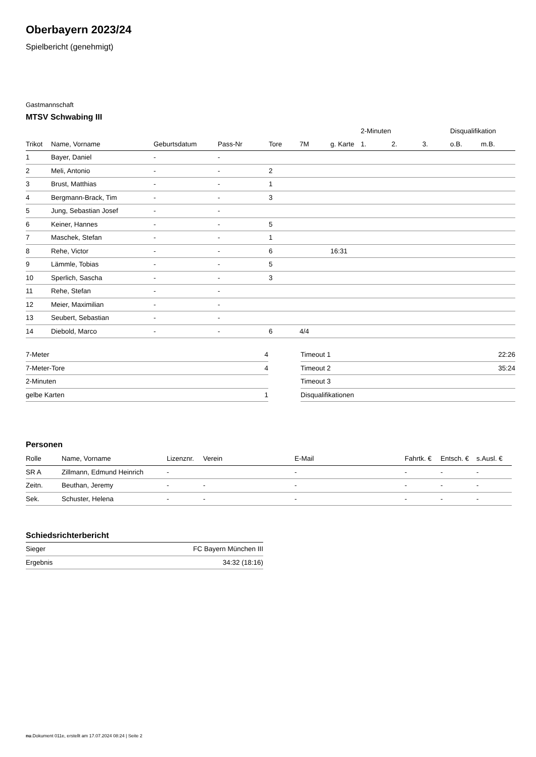Oberbayern 2023/24
Spielbericht (genehmigt)
Gastmannschaft
MTSV Schwabing III
| | | | | | | | 2-Minuten | | | Disqualifikation | |
| --- | --- | --- | --- | --- | --- | --- | --- | --- | --- | --- | --- |
| Trikot | Name, Vorname | Geburtsdatum | Pass-Nr | Tore | 7M | g. Karte | 1. | 2. | 3. | o.B. | m.B. |
| 1 | Bayer, Daniel | - | - | | | | | | | | |
| 2 | Meli, Antonio | - | - | 2 | | | | | | | |
| 3 | Brust, Matthias | - | - | 1 | | | | | | | |
| 4 | Bergmann-Brack, Tim | - | - | 3 | | | | | | | |
| 5 | Jung, Sebastian Josef | - | - | | | | | | | | |
| 6 | Keiner, Hannes | - | - | 5 | | | | | | | |
| 7 | Maschek, Stefan | - | - | 1 | | | | | | | |
| 8 | Rehe, Victor | - | - | 6 | | 16:31 | | | | | |
| 9 | Lämmle, Tobias | - | - | 5 | | | | | | | |
| 10 | Sperlich, Sascha | - | - | 3 | | | | | | | |
| 11 | Rehe, Stefan | - | - | | | | | | | | |
| 12 | Meier, Maximilian | - | - | | | | | | | | |
| 13 | Seubert, Sebastian | - | - | | | | | | | | |
| 14 | Diebold, Marco | - | - | 6 | 4/4 | | | | | | |
| 7-Meter | 4 |
| 7-Meter-Tore | 4 |
| 2-Minuten | |
| gelbe Karten | 1 |
| Timeout 1 | 22:26 |
| Timeout 2 | 35:24 |
| Timeout 3 | |
| Disqualifikationen | |
Personen
| Rolle | Name, Vorname | Lizenznr. | Verein | E-Mail | Fahrtk. € | Entsch. € | s.Ausl. € |
| --- | --- | --- | --- | --- | --- | --- | --- |
| SR A | Zillmann, Edmund Heinrich | - | | - | - | - | - |
| Zeitn. | Beuthan, Jeremy | - | - | - | - | - | - |
| Sek. | Schuster, Helena | - | - | - | - | - | - |
Schiedsrichterbericht
| Sieger | FC Bayern München III |
| Ergebnis | 34:32 (18:16) |
nu.Dokument 011e, erstellt am 17.07.2024 08:24 | Seite 2